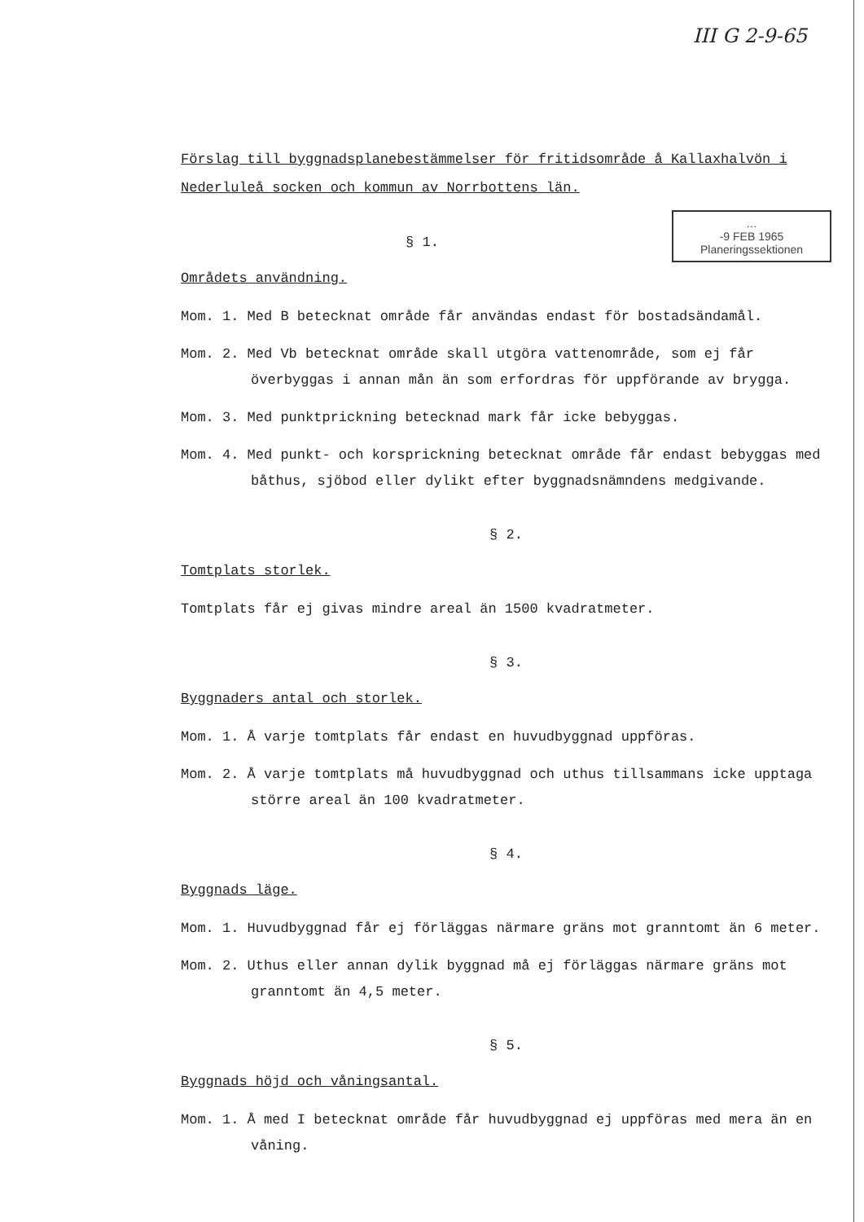III G 2-9-65
Förslag till byggnadsplanebestämmelser för fritidsområde å Kallaxhalvön i Nederluleå socken och kommun av Norrbottens län.
…
-9 FEB 1965
Planeringssektionen
§ 1.
Områdets användning.
Mom. 1. Med B betecknat område får användas endast för bostadsändamål.
Mom. 2. Med Vb betecknat område skall utgöra vattenområde, som ej får överbyggas i annan mån än som erfordras för uppförande av brygga.
Mom. 3. Med punktprickning betecknad mark får icke bebyggas.
Mom. 4. Med punkt- och korsprickning betecknat område får endast bebyggas med båthus, sjöbod eller dylikt efter byggnadsnämndens medgivande.
§ 2.
Tomtplats storlek.
Tomtplats får ej givas mindre areal än 1500 kvadratmeter.
§ 3.
Byggnaders antal och storlek.
Mom. 1. Å varje tomtplats får endast en huvudbyggnad uppföras.
Mom. 2. Å varje tomtplats må huvudbyggnad och uthus tillsammans icke upptaga större areal än 100 kvadratmeter.
§ 4.
Byggnads läge.
Mom. 1. Huvudbyggnad får ej förläggas närmare gräns mot granntomt än 6 meter.
Mom. 2. Uthus eller annan dylik byggnad må ej förläggas närmare gräns mot granntomt än 4,5 meter.
§ 5.
Byggnads höjd och våningsantal.
Mom. 1. Å med I betecknat område får huvudbyggnad ej uppföras med mera än en våning.